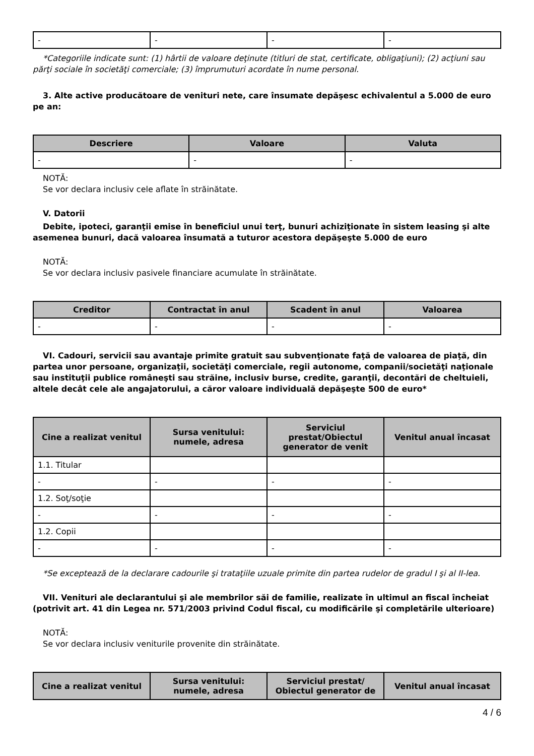| - | - | - | - |
*Categoriile indicate sunt: (1) hârtii de valoare deţinute (titluri de stat, certificate, obligaţiuni); (2) acţiuni sau părţi sociale în societăţi comerciale; (3) împrumuturi acordate în nume personal.
3. Alte active producătoare de venituri nete, care însumate depăşesc echivalentul a 5.000 de euro pe an:
| Descriere | Valoare | Valuta |
| --- | --- | --- |
| - | - | - |
NOTĂ:
Se vor declara inclusiv cele aflate în străinătate.
V. Datorii
Debite, ipoteci, garanţii emise în beneficiul unui terţ, bunuri achiziţionate în sistem leasing şi alte asemenea bunuri, dacă valoarea însumată a tuturor acestora depăşeşte 5.000 de euro
NOTĂ:
Se vor declara inclusiv pasivele financiare acumulate în străinătate.
| Creditor | Contractat în anul | Scadent în anul | Valoarea |
| --- | --- | --- | --- |
| - | - | - | - |
VI. Cadouri, servicii sau avantaje primite gratuit sau subvenţionate faţă de valoarea de piaţă, din partea unor persoane, organizaţii, societăţi comerciale, regii autonome, companii/societăţi naţionale sau instituţii publice româneşti sau străine, inclusiv burse, credite, garanţii, decontări de cheltuieli, altele decât cele ale angajatorului, a căror valoare individuală depăşeşte 500 de euro*
| Cine a realizat venitul | Sursa venitului: numele, adresa | Serviciul prestat/Obiectul generator de venit | Venitul anual încasat |
| --- | --- | --- | --- |
| 1.1. Titular | | | |
| - | - | - | - |
| 1.2. Soţ/soţie | | | |
| - | - | - | - |
| 1.2. Copii | | | |
| - | - | - | - |
*Se exceptează de la declarare cadourile şi trataţiile uzuale primite din partea rudelor de gradul I şi al II-lea.
VII. Venituri ale declarantului şi ale membrilor săi de familie, realizate în ultimul an fiscal încheiat (potrivit art. 41 din Legea nr. 571/2003 privind Codul fiscal, cu modificările şi completările ulterioare)
NOTĂ:
Se vor declara inclusiv veniturile provenite din străinătate.
| Cine a realizat venitul | Sursa venitului: numele, adresa | Serviciul prestat/ Obiectul generator de | Venitul anual încasat |
| --- | --- | --- | --- |
4 / 6